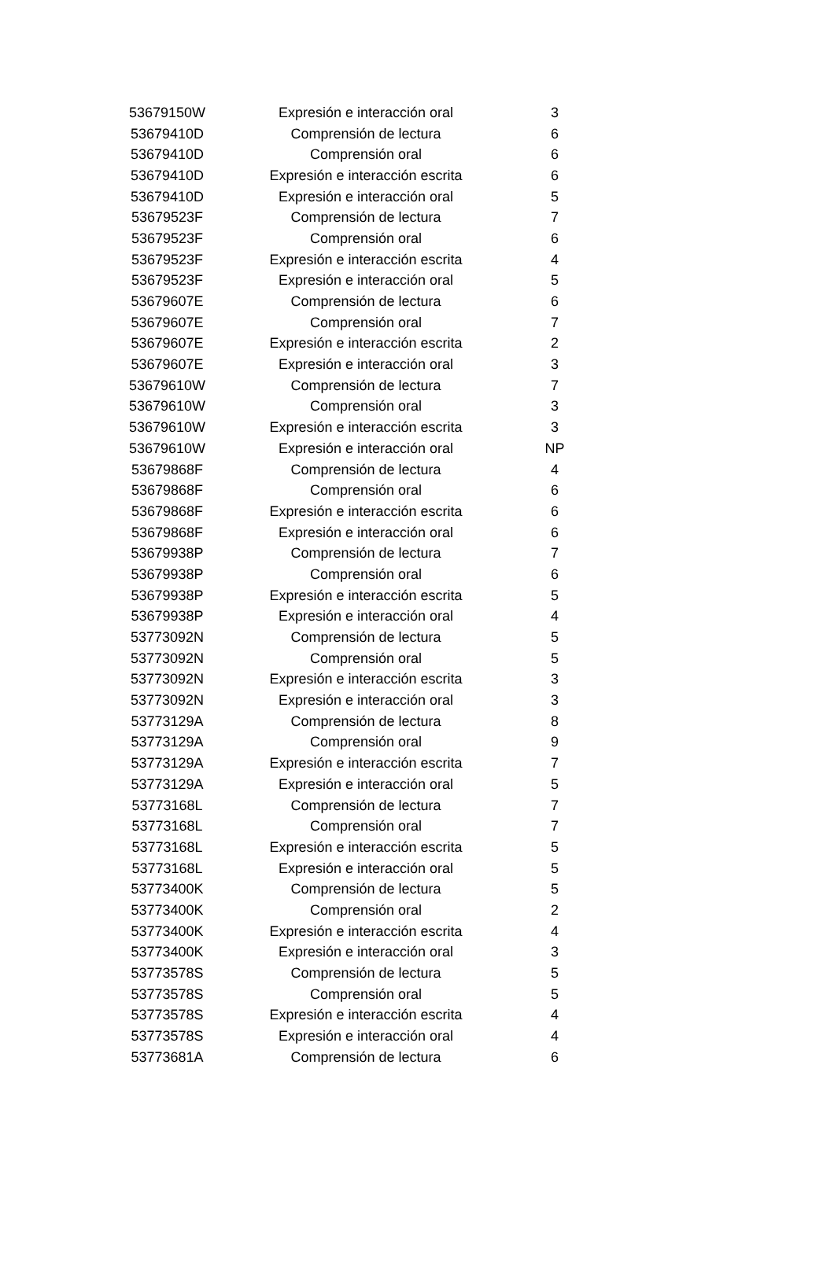| 53679150W | Expresión e interacción oral | 3 |
| 53679410D | Comprensión de lectura | 6 |
| 53679410D | Comprensión oral | 6 |
| 53679410D | Expresión e interacción escrita | 6 |
| 53679410D | Expresión e interacción oral | 5 |
| 53679523F | Comprensión de lectura | 7 |
| 53679523F | Comprensión oral | 6 |
| 53679523F | Expresión e interacción escrita | 4 |
| 53679523F | Expresión e interacción oral | 5 |
| 53679607E | Comprensión de lectura | 6 |
| 53679607E | Comprensión oral | 7 |
| 53679607E | Expresión e interacción escrita | 2 |
| 53679607E | Expresión e interacción oral | 3 |
| 53679610W | Comprensión de lectura | 7 |
| 53679610W | Comprensión oral | 3 |
| 53679610W | Expresión e interacción escrita | 3 |
| 53679610W | Expresión e interacción oral | NP |
| 53679868F | Comprensión de lectura | 4 |
| 53679868F | Comprensión oral | 6 |
| 53679868F | Expresión e interacción escrita | 6 |
| 53679868F | Expresión e interacción oral | 6 |
| 53679938P | Comprensión de lectura | 7 |
| 53679938P | Comprensión oral | 6 |
| 53679938P | Expresión e interacción escrita | 5 |
| 53679938P | Expresión e interacción oral | 4 |
| 53773092N | Comprensión de lectura | 5 |
| 53773092N | Comprensión oral | 5 |
| 53773092N | Expresión e interacción escrita | 3 |
| 53773092N | Expresión e interacción oral | 3 |
| 53773129A | Comprensión de lectura | 8 |
| 53773129A | Comprensión oral | 9 |
| 53773129A | Expresión e interacción escrita | 7 |
| 53773129A | Expresión e interacción oral | 5 |
| 53773168L | Comprensión de lectura | 7 |
| 53773168L | Comprensión oral | 7 |
| 53773168L | Expresión e interacción escrita | 5 |
| 53773168L | Expresión e interacción oral | 5 |
| 53773400K | Comprensión de lectura | 5 |
| 53773400K | Comprensión oral | 2 |
| 53773400K | Expresión e interacción escrita | 4 |
| 53773400K | Expresión e interacción oral | 3 |
| 53773578S | Comprensión de lectura | 5 |
| 53773578S | Comprensión oral | 5 |
| 53773578S | Expresión e interacción escrita | 4 |
| 53773578S | Expresión e interacción oral | 4 |
| 53773681A | Comprensión de lectura | 6 |